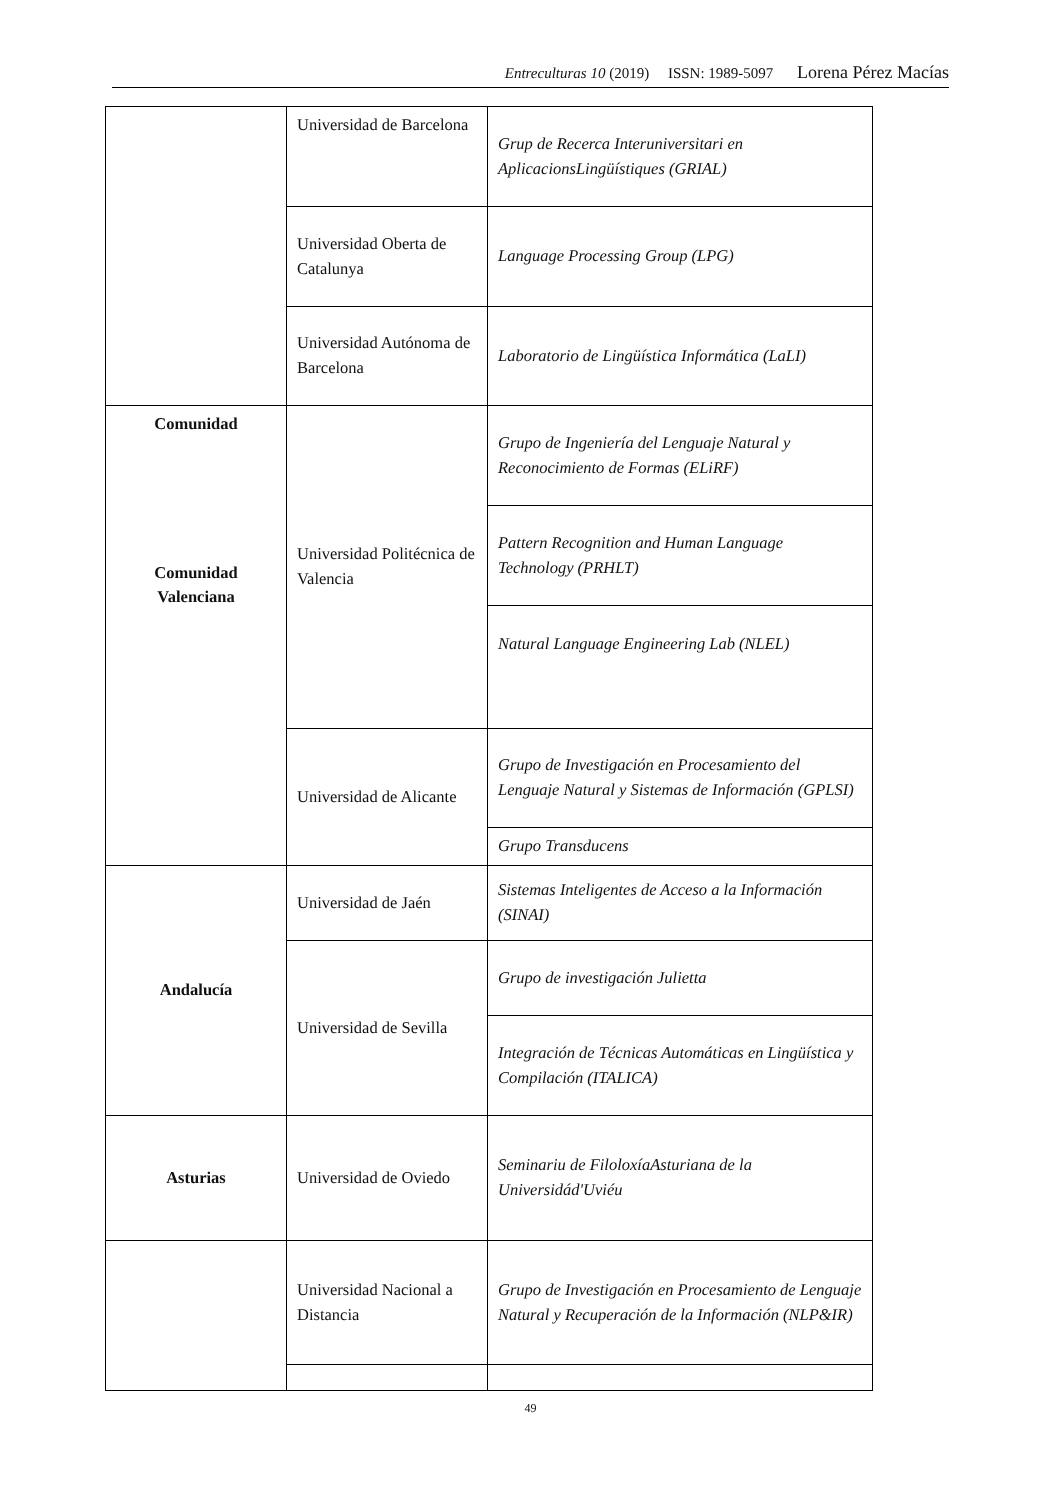Entreculturas 10 (2019) ISSN: 1989-5097 Lorena Pérez Macías
| | Universidad de Barcelona | Grup de Recerca Interuniversitari en AplicacionsLingüístiques (GRIAL) |
| | Universidad Oberta de Catalunya | Language Processing Group (LPG) |
| | Universidad Autónoma de Barcelona | Laboratorio de Lingüística Informática (LaLI) |
| Comunidad Comunidad Valenciana | Universidad Politécnica de Valencia | Grupo de Ingeniería del Lenguaje Natural y Reconocimiento de Formas (ELiRF) |
| | | Pattern Recognition and Human Language Technology (PRHLT) |
| | | Natural Language Engineering Lab (NLEL) |
| | Universidad de Alicante | Grupo de Investigación en Procesamiento del Lenguaje Natural y Sistemas de Información (GPLSI) |
| | | Grupo Transducens |
| Andalucía | Universidad de Jaén | Sistemas Inteligentes de Acceso a la Información (SINAI) |
| | Universidad de Sevilla | Grupo de investigación Julietta |
| | | Integración de Técnicas Automáticas en Lingüística y Compilación (ITALICA) |
| Asturias | Universidad de Oviedo | Seminariu de FiloloxíaAsturiana de la Universidád'Uviéu |
| | Universidad Nacional a Distancia | Grupo de Investigación en Procesamiento de Lenguaje Natural y Recuperación de la Información (NLP&IR) |
49